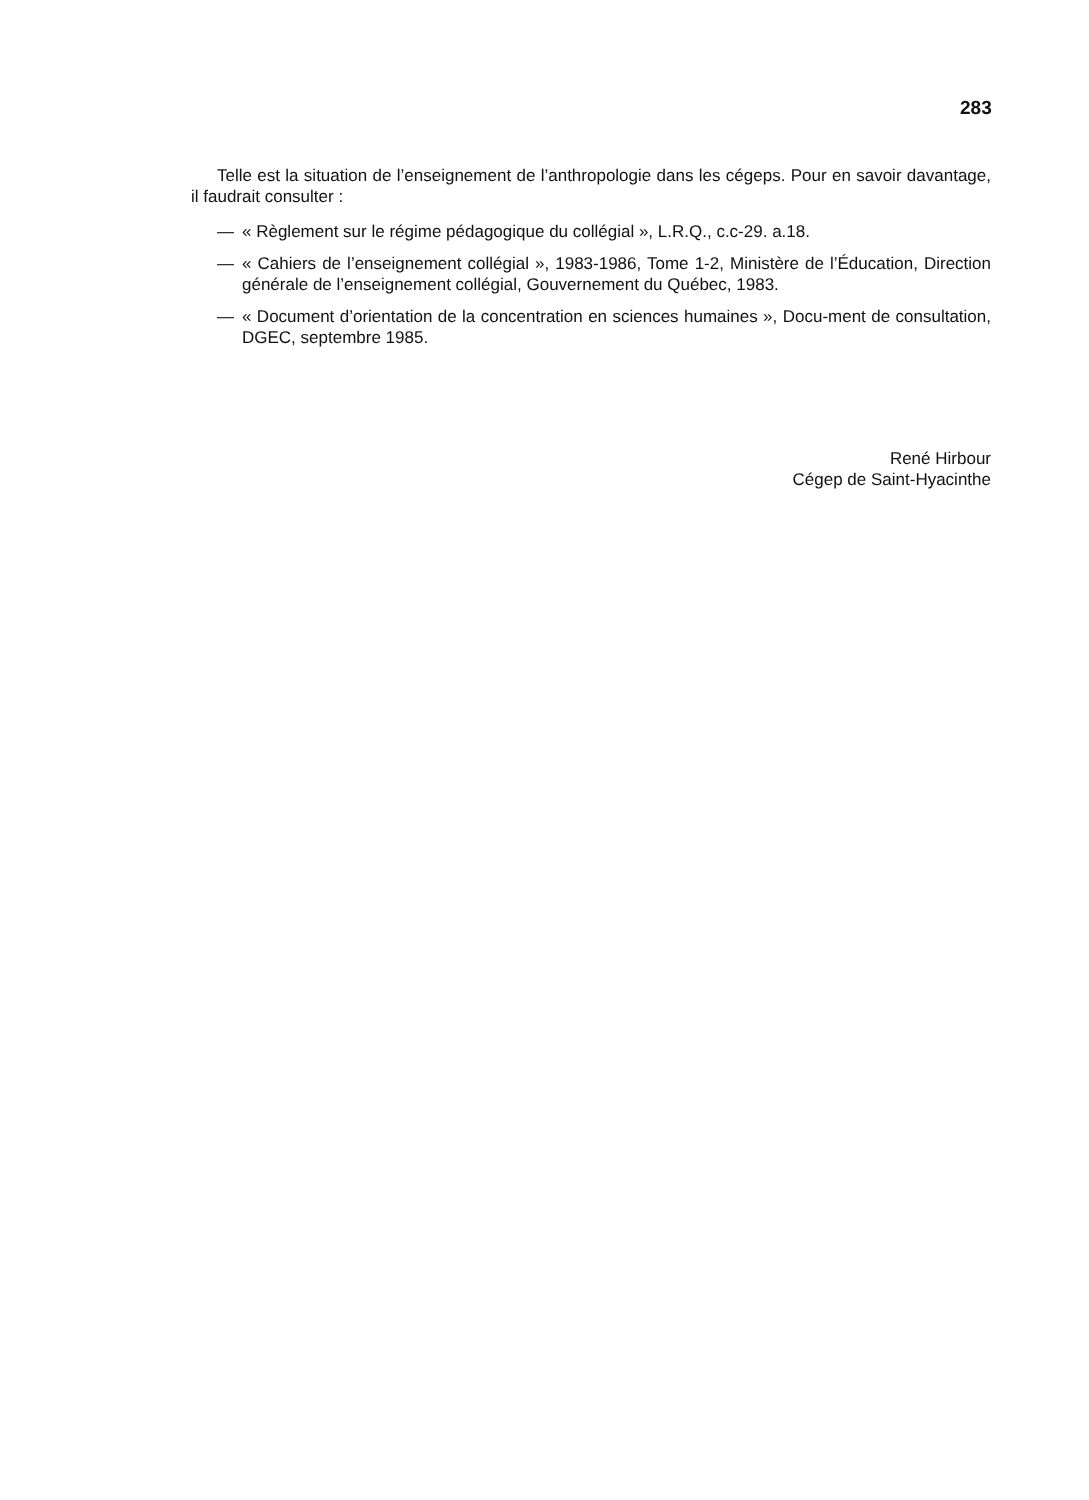283
Telle est la situation de l’enseignement de l’anthropologie dans les cégeps. Pour en savoir davantage, il faudrait consulter :
— « Règlement sur le régime pédagogique du collégial », L.R.Q., c.c-29. a.18.
— « Cahiers de l’enseignement collégial », 1983-1986, Tome 1-2, Ministère de l’Éducation, Direction générale de l’enseignement collégial, Gouvernement du Québec, 1983.
— « Document d’orientation de la concentration en sciences humaines », Docu-ment de consultation, DGEC, septembre 1985.
René Hirbour
Cégep de Saint-Hyacinthe